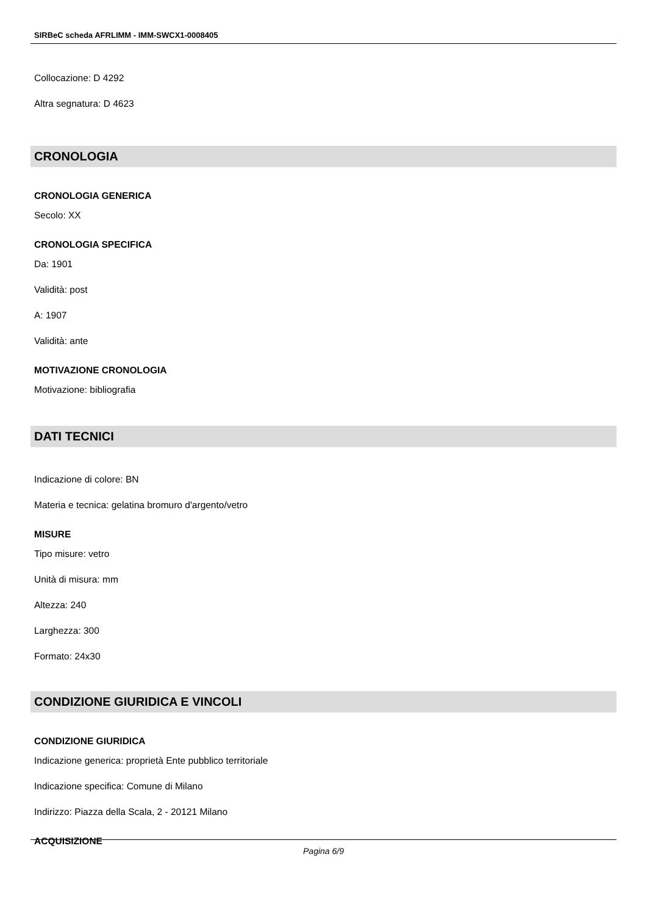SIRBeC scheda AFRLIMM - IMM-SWCX1-0008405
Collocazione: D 4292
Altra segnatura: D 4623
CRONOLOGIA
CRONOLOGIA GENERICA
Secolo: XX
CRONOLOGIA SPECIFICA
Da: 1901
Validità: post
A: 1907
Validità: ante
MOTIVAZIONE CRONOLOGIA
Motivazione: bibliografia
DATI TECNICI
Indicazione di colore: BN
Materia e tecnica: gelatina bromuro d'argento/vetro
MISURE
Tipo misure: vetro
Unità di misura: mm
Altezza: 240
Larghezza: 300
Formato: 24x30
CONDIZIONE GIURIDICA E VINCOLI
CONDIZIONE GIURIDICA
Indicazione generica: proprietà Ente pubblico territoriale
Indicazione specifica: Comune di Milano
Indirizzo: Piazza della Scala, 2 - 20121 Milano
ACQUISIZIONE
Pagina 6/9